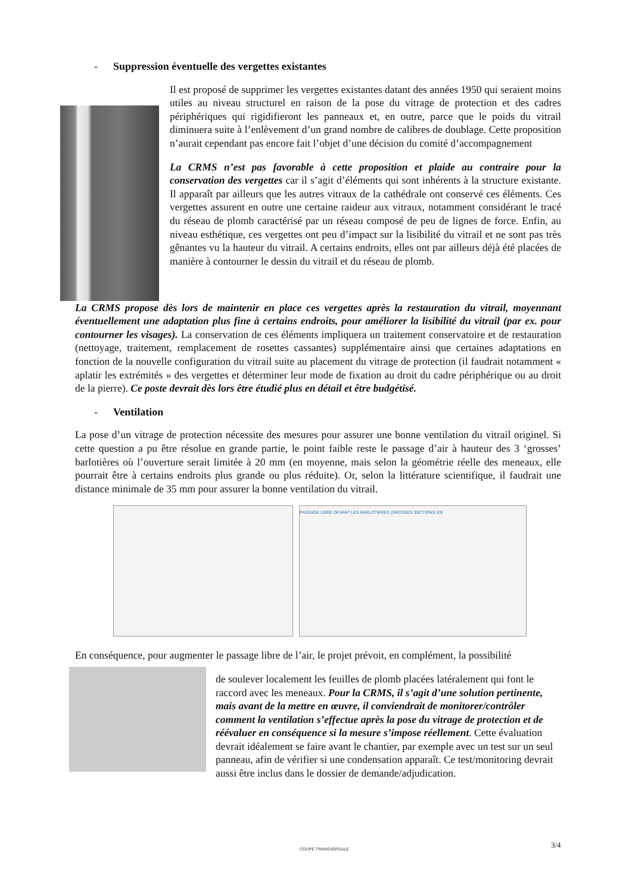- Suppression éventuelle des vergettes existantes
Il est proposé de supprimer les vergettes existantes datant des années 1950 qui seraient moins utiles au niveau structurel en raison de la pose du vitrage de protection et des cadres périphériques qui rigidifieront les panneaux et, en outre, parce que le poids du vitrail diminuera suite à l’enlèvement d’un grand nombre de calibres de doublage. Cette proposition n’aurait cependant pas encore fait l’objet d’une décision du comité d’accompagnement
La CRMS n’est pas favorable à cette proposition et plaide au contraire pour la conservation des vergettes car il s’agit d’éléments qui sont inhérents à la structure existante. Il apparaît par ailleurs que les autres vitraux de la cathédrale ont conservé ces éléments. Ces vergettes assurent en outre une certaine raideur aux vitraux, notamment considérant le tracé du réseau de plomb caractérisé par un réseau composé de peu de lignes de force. Enfin, au niveau esthétique, ces vergettes ont peu d’impact sur la lisibilité du vitrail et ne sont pas très gênantes vu la hauteur du vitrail. A certains endroits, elles ont par ailleurs déjà été placées de manière à contourner le dessin du vitrail et du réseau de plomb.
La CRMS propose dès lors de maintenir en place ces vergettes après la restauration du vitrail, moyennant éventuellement une adaptation plus fine à certains endroits, pour améliorer la lisibilité du vitrail (par ex. pour contourner les visages). La conservation de ces éléments impliquera un traitement conservatoire et de restauration (nettoyage, traitement, remplacement de rosettes cassantes) supplémentaire ainsi que certaines adaptations en fonction de la nouvelle configuration du vitrail suite au placement du vitrage de protection (il faudrait notamment « aplatir les extrémités » des vergettes et déterminer leur mode de fixation au droit du cadre périphérique ou au droit de la pierre). Ce poste devrait dès lors être étudié plus en détail et être budgétisé.
- Ventilation
La pose d’un vitrage de protection nécessite des mesures pour assurer une bonne ventilation du vitrail originel. Si cette question a pu être résolue en grande partie, le point faible reste le passage d’air à hauteur des 3 ‘grosses’ barlotières où l’ouverture serait limitée à 20 mm (en moyenne, mais selon la géométrie réelle des meneaux, elle pourrait être à certains endroits plus grande ou plus réduite). Or, selon la littérature scientifique, il faudrait une distance minimale de 35 mm pour assurer la bonne ventilation du vitrail.
PASSAGE LIBRE DEVANT LES BARLOTIERES (GROSSES SECTIONS X3)
COUPE TRANSVERSALE
En conséquence, pour augmenter le passage libre de l’air, le projet prévoit, en complément, la possibilité
de soulever localement les feuilles de plomb placées latéralement qui font le raccord avec les meneaux. Pour la CRMS, il s’agit d’une solution pertinente, mais avant de la mettre en œuvre, il conviendrait de monitorer/contrôler comment la ventilation s’effectue après la pose du vitrage de protection et de réévaluer en conséquence si la mesure s’impose réellement. Cette évaluation devrait idéalement se faire avant le chantier, par exemple avec un test sur un seul panneau, afin de vérifier si une condensation apparaît. Ce test/monitoring devrait aussi être inclus dans le dossier de demande/adjudication.
3/4